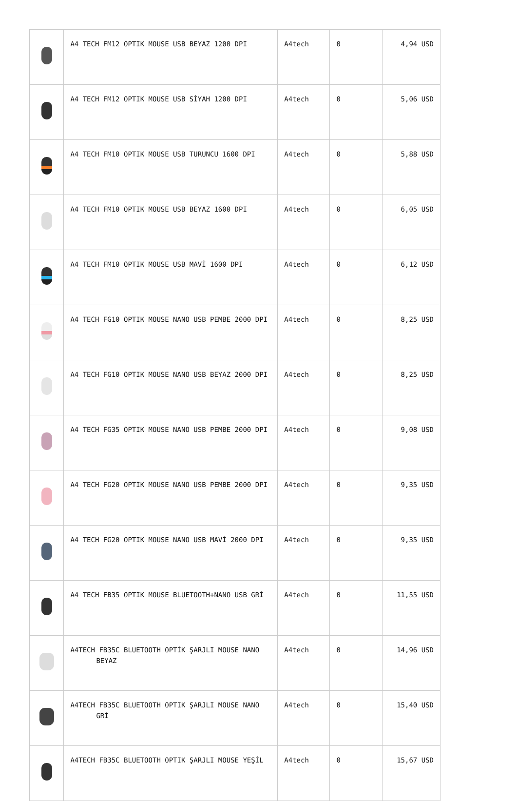| | A4 TECH FM12 OPTIK MOUSE USB BEYAZ 1200 DPI | A4tech | 0 | 4,94 USD |
| | A4 TECH FM12 OPTIK MOUSE USB SİYAH 1200 DPI | A4tech | 0 | 5,06 USD |
| | A4 TECH FM10 OPTIK MOUSE USB TURUNCU 1600 DPI | A4tech | 0 | 5,88 USD |
| | A4 TECH FM10 OPTIK MOUSE USB BEYAZ 1600 DPI | A4tech | 0 | 6,05 USD |
| | A4 TECH FM10 OPTIK MOUSE USB MAVİ 1600 DPI | A4tech | 0 | 6,12 USD |
| | A4 TECH FG10 OPTIK MOUSE NANO USB PEMBE 2000 DPI | A4tech | 0 | 8,25 USD |
| | A4 TECH FG10 OPTIK MOUSE NANO USB BEYAZ 2000 DPI | A4tech | 0 | 8,25 USD |
| | A4 TECH FG35 OPTIK MOUSE NANO USB PEMBE 2000 DPI | A4tech | 0 | 9,08 USD |
| | A4 TECH FG20 OPTIK MOUSE NANO USB PEMBE 2000 DPI | A4tech | 0 | 9,35 USD |
| | A4 TECH FG20 OPTIK MOUSE NANO USB MAVİ 2000 DPI | A4tech | 0 | 9,35 USD |
| | A4 TECH FB35 OPTIK MOUSE BLUETOOTH+NANO USB GRİ | A4tech | 0 | 11,55 USD |
| | A4TECH FB35C BLUETOOTH OPTİK ŞARJLI MOUSE NANO BEYAZ | A4tech | 0 | 14,96 USD |
| | A4TECH FB35C BLUETOOTH OPTIK ŞARJLI MOUSE NANO GRİ | A4tech | 0 | 15,40 USD |
| | A4TECH FB35C BLUETOOTH OPTIK ŞARJLI MOUSE YEŞİL | A4tech | 0 | 15,67 USD |